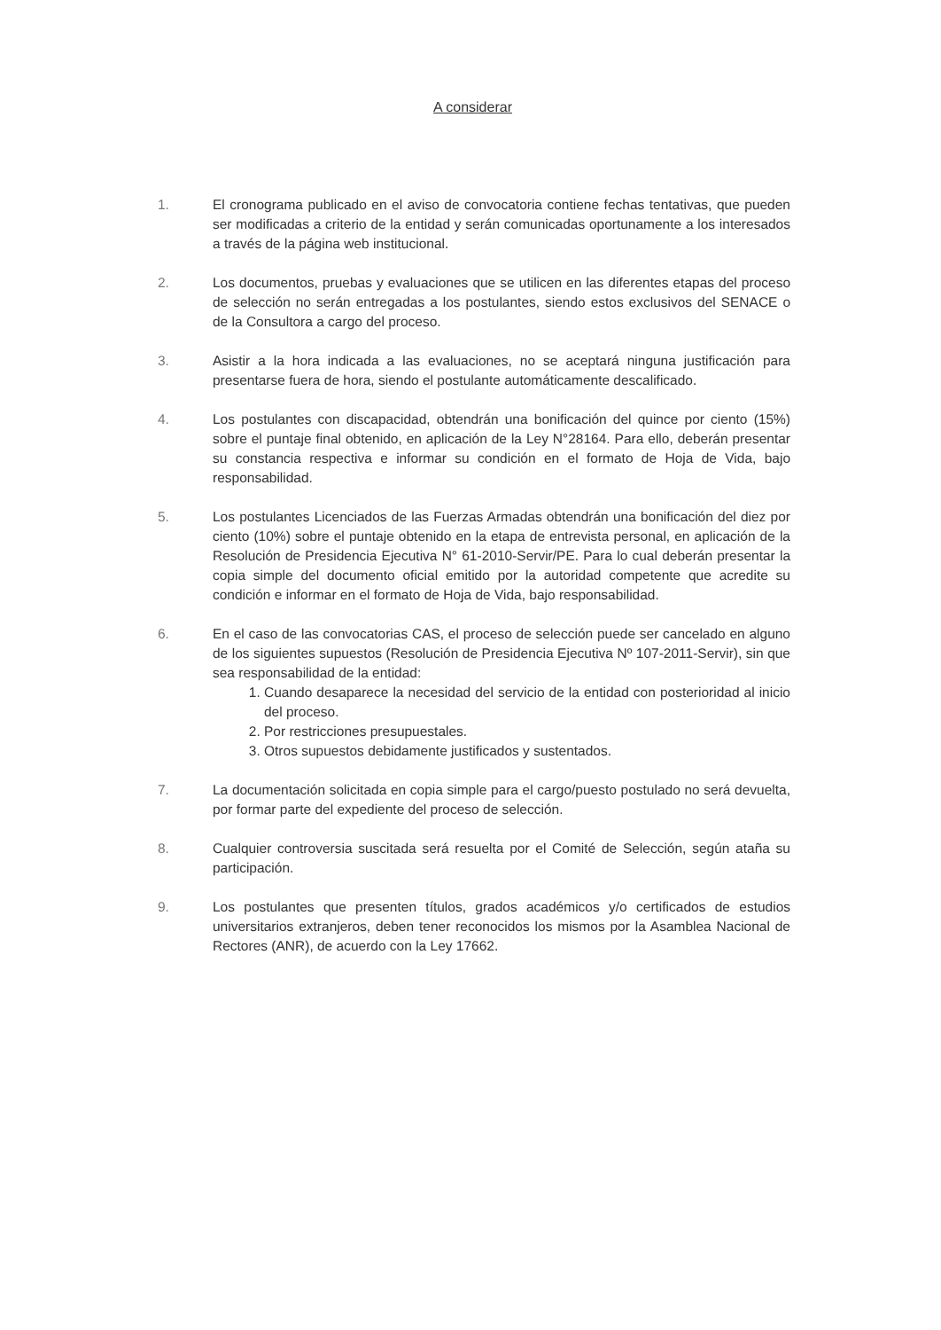A considerar
1. El cronograma publicado en el aviso de convocatoria contiene fechas tentativas, que pueden ser modificadas a criterio de la entidad y serán comunicadas oportunamente a los interesados a través de la página web institucional.
2. Los documentos, pruebas y evaluaciones que se utilicen en las diferentes etapas del proceso de selección no serán entregadas a los postulantes, siendo estos exclusivos del SENACE o de la Consultora a cargo del proceso.
3. Asistir a la hora indicada a las evaluaciones, no se aceptará ninguna justificación para presentarse fuera de hora, siendo el postulante automáticamente descalificado.
4. Los postulantes con discapacidad, obtendrán una bonificación del quince por ciento (15%) sobre el puntaje final obtenido, en aplicación de la Ley N°28164. Para ello, deberán presentar su constancia respectiva e informar su condición en el formato de Hoja de Vida, bajo responsabilidad.
5. Los postulantes Licenciados de las Fuerzas Armadas obtendrán una bonificación del diez por ciento (10%) sobre el puntaje obtenido en la etapa de entrevista personal, en aplicación de la Resolución de Presidencia Ejecutiva N° 61-2010-Servir/PE. Para lo cual deberán presentar la copia simple del documento oficial emitido por la autoridad competente que acredite su condición e informar en el formato de Hoja de Vida, bajo responsabilidad.
6. En el caso de las convocatorias CAS, el proceso de selección puede ser cancelado en alguno de los siguientes supuestos (Resolución de Presidencia Ejecutiva Nº 107-2011-Servir), sin que sea responsabilidad de la entidad:
1. Cuando desaparece la necesidad del servicio de la entidad con posterioridad al inicio del proceso.
2. Por restricciones presupuestales.
3. Otros supuestos debidamente justificados y sustentados.
7. La documentación solicitada en copia simple para el cargo/puesto postulado no será devuelta, por formar parte del expediente del proceso de selección.
8. Cualquier controversia suscitada será resuelta por el Comité de Selección, según ataña su participación.
9. Los postulantes que presenten títulos, grados académicos y/o certificados de estudios universitarios extranjeros, deben tener reconocidos los mismos por la Asamblea Nacional de Rectores (ANR), de acuerdo con la Ley 17662.